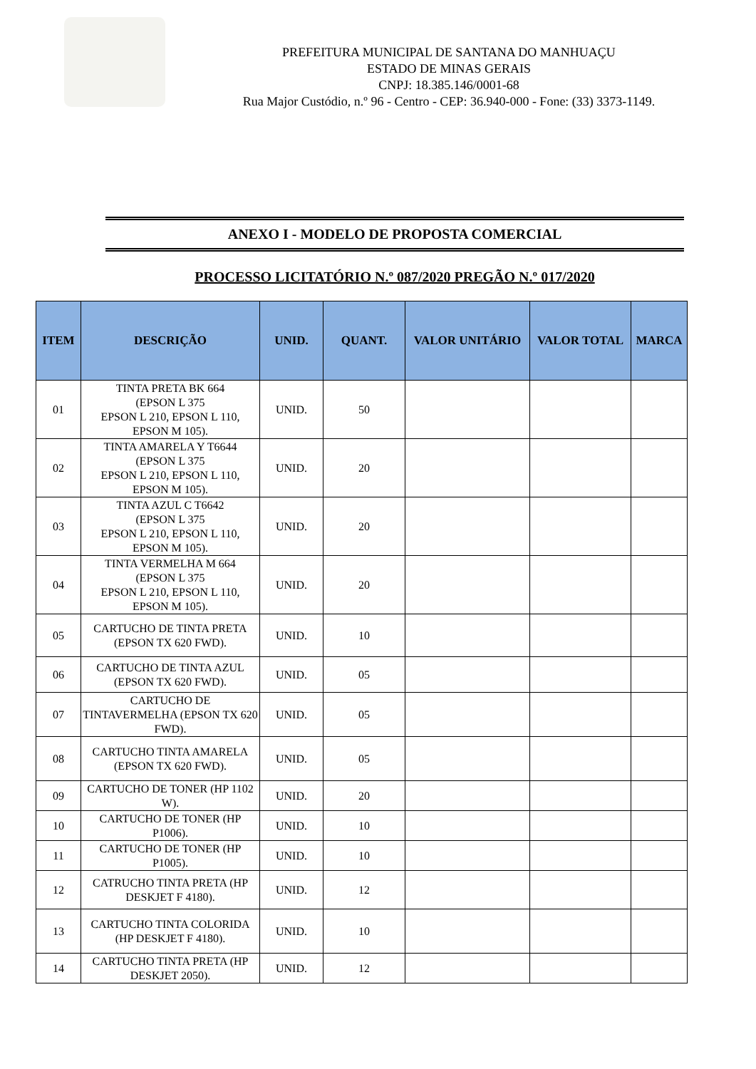PREFEITURA MUNICIPAL DE SANTANA DO MANHUAÇU
ESTADO DE MINAS GERAIS
CNPJ: 18.385.146/0001-68
Rua Major Custódio, n.º 96 - Centro - CEP: 36.940-000 - Fone: (33) 3373-1149.
ANEXO I - MODELO DE PROPOSTA COMERCIAL
PROCESSO LICITATÓRIO N.º 087/2020 PREGÃO N.º 017/2020
| ITEM | DESCRIÇÃO | UNID. | QUANT. | VALOR UNITÁRIO | VALOR TOTAL | MARCA |
| --- | --- | --- | --- | --- | --- | --- |
| 01 | TINTA PRETA BK 664 (EPSON L 375 EPSON L 210, EPSON L 110, EPSON M 105). | UNID. | 50 | | | |
| 02 | TINTA AMARELA Y T6644 (EPSON L 375 EPSON L 210, EPSON L 110, EPSON M 105). | UNID. | 20 | | | |
| 03 | TINTA AZUL C T6642 (EPSON L 375 EPSON L 210, EPSON L 110, EPSON M 105). | UNID. | 20 | | | |
| 04 | TINTA VERMELHA M 664 (EPSON L 375 EPSON L 210, EPSON L 110, EPSON M 105). | UNID. | 20 | | | |
| 05 | CARTUCHO DE TINTA PRETA (EPSON TX 620 FWD). | UNID. | 10 | | | |
| 06 | CARTUCHO DE TINTA AZUL (EPSON TX 620 FWD). | UNID. | 05 | | | |
| 07 | CARTUCHO DE TINTAVERMELHA (EPSON TX 620 FWD). | UNID. | 05 | | | |
| 08 | CARTUCHO TINTA AMARELA (EPSON TX 620 FWD). | UNID. | 05 | | | |
| 09 | CARTUCHO DE TONER (HP 1102 W). | UNID. | 20 | | | |
| 10 | CARTUCHO DE TONER (HP P1006). | UNID. | 10 | | | |
| 11 | CARTUCHO DE TONER (HP P1005). | UNID. | 10 | | | |
| 12 | CATRUCHO TINTA PRETA (HP DESKJET F 4180). | UNID. | 12 | | | |
| 13 | CARTUCHO TINTA COLORIDA (HP DESKJET F 4180). | UNID. | 10 | | | |
| 14 | CARTUCHO TINTA PRETA (HP DESKJET 2050). | UNID. | 12 | | | |